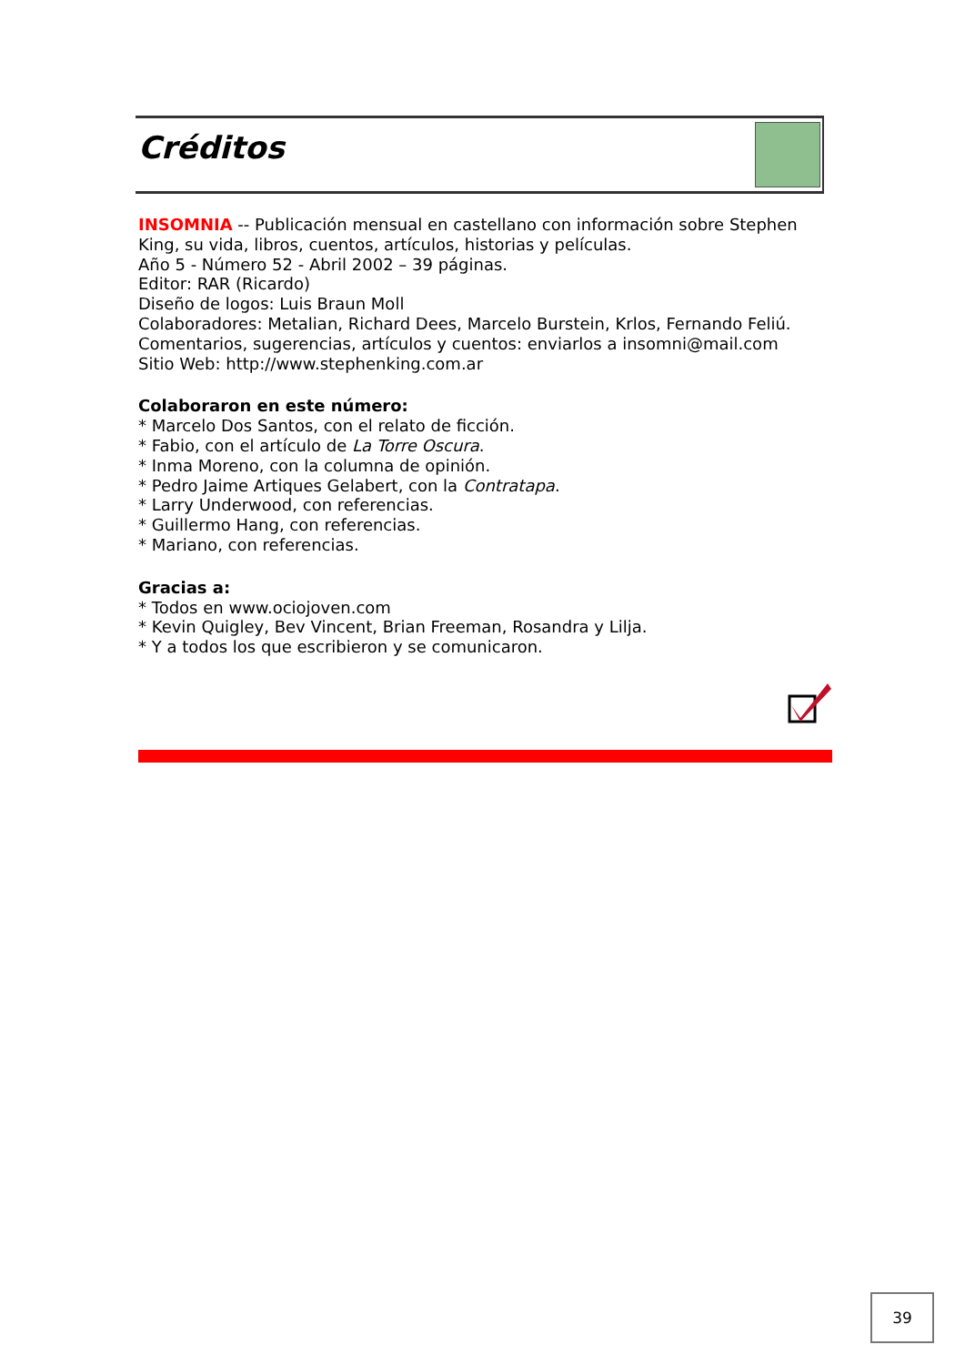Créditos
INSOMNIA -- Publicación mensual en castellano con información sobre Stephen King, su vida, libros, cuentos, artículos, historias y películas.
Año 5 - Número 52 - Abril 2002 – 39 páginas.
Editor: RAR (Ricardo)
Diseño de logos: Luis Braun Moll
Colaboradores: Metalian, Richard Dees, Marcelo Burstein, Krlos, Fernando Feliú.
Comentarios, sugerencias, artículos y cuentos: enviarlos a insomni@mail.com
Sitio Web: http://www.stephenking.com.ar
Colaboraron en este número:
* Marcelo Dos Santos, con el relato de ficción.
* Fabio, con el artículo de La Torre Oscura.
* Inma Moreno, con la columna de opinión.
* Pedro Jaime Artiques Gelabert, con la Contratapa.
* Larry Underwood, con referencias.
* Guillermo Hang, con referencias.
* Mariano, con referencias.
Gracias a:
* Todos en www.ociojoven.com
* Kevin Quigley, Bev Vincent, Brian Freeman, Rosandra y Lilja.
* Y a todos los que escribieron y se comunicaron.
39